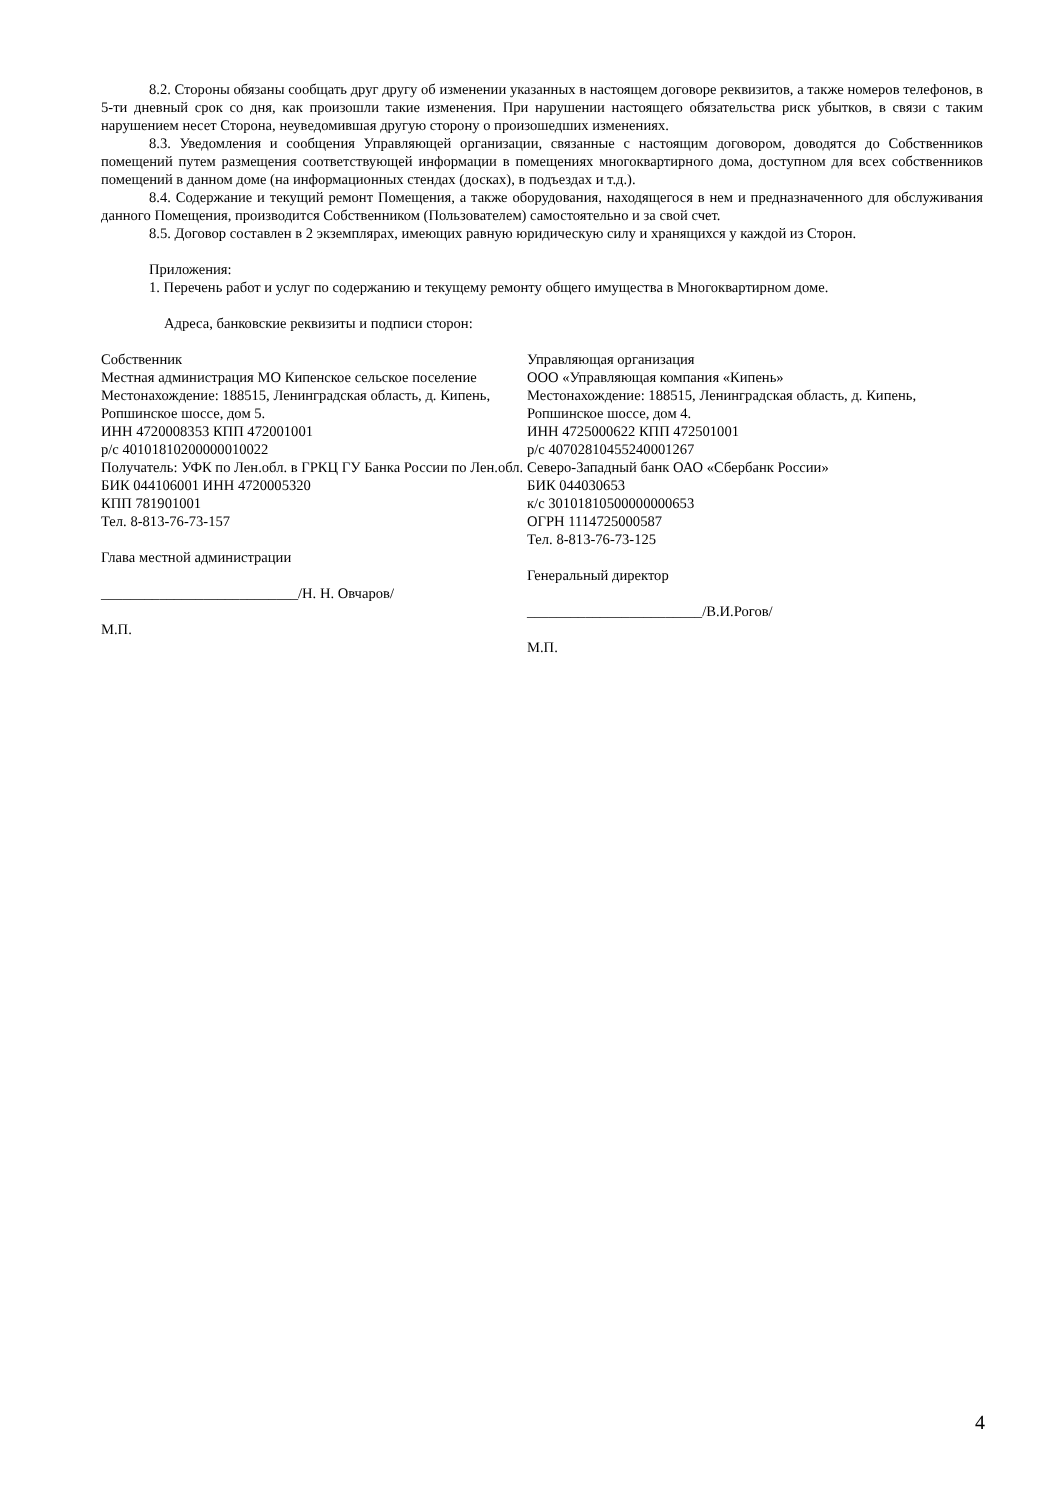8.2. Стороны обязаны сообщать друг другу об изменении указанных в настоящем договоре реквизитов, а также номеров телефонов, в 5-ти дневный срок со дня, как произошли такие изменения. При нарушении настоящего обязательства риск убытков, в связи с таким нарушением несет Сторона, неуведомившая другую сторону о произошедших изменениях.
8.3. Уведомления и сообщения Управляющей организации, связанные с настоящим договором, доводятся до Собственников помещений путем размещения соответствующей информации в помещениях многоквартирного дома, доступном для всех собственников помещений в данном доме (на информационных стендах (досках), в подъездах и т.д.).
8.4. Содержание и текущий ремонт Помещения, а также оборудования, находящегося в нем и предназначенного для обслуживания данного Помещения, производится Собственником (Пользователем) самостоятельно и за свой счет.
8.5. Договор составлен в 2 экземплярах, имеющих равную юридическую силу и хранящихся у каждой из Сторон.
Приложения:
1. Перечень работ и услуг по содержанию и текущему ремонту общего имущества в Многоквартирном доме.
Адреса, банковские реквизиты и подписи сторон:
Собственник
Местная администрация МО Кипенское сельское поселение
Местонахождение: 188515, Ленинградская область, д. Кипень, Ропшинское шоссе, дом 5.
ИНН 4720008353 КПП 472001001
р/с 40101810200000010022
Получатель: УФК по Лен.обл. в ГРКЦ ГУ Банка России по Лен.обл. БИК 044106001 ИНН 4720005320
КПП 781901001
Тел. 8-813-76-73-157
Глава местной администрации
___________________________/Н. Н. Овчаров/
М.П.
Управляющая организация
ООО «Управляющая компания «Кипень»
Местонахождение: 188515, Ленинградская область, д. Кипень, Ропшинское шоссе, дом 4.
ИНН 4725000622 КПП 472501001
р/с 40702810455240001267
Северо-Западный банк ОАО «Сбербанк России»
БИК 044030653
к/с 30101810500000000653
ОГРН 1114725000587
Тел. 8-813-76-73-125
Генеральный директор
________________________/В.И.Рогов/
М.П.
4